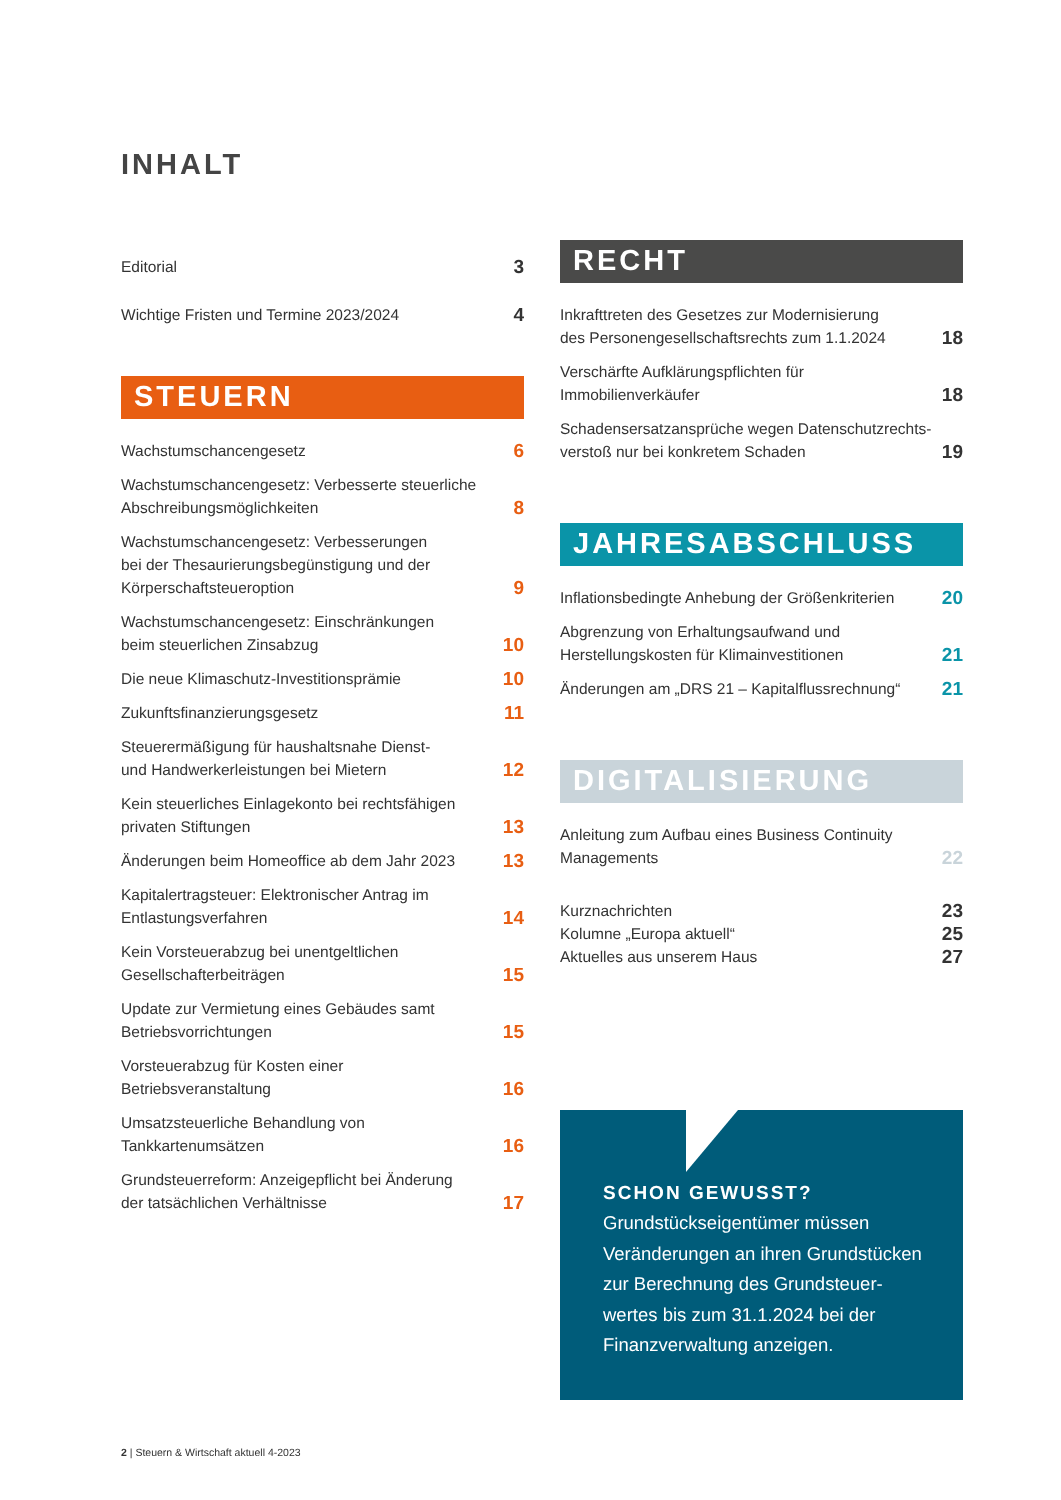INHALT
Editorial 3
Wichtige Fristen und Termine 2023/2024 4
STEUERN
Wachstumschancengesetz 6
Wachstumschancengesetz: Verbesserte steuerliche
Abschreibungsmöglichkeiten 8
Wachstumschancengesetz: Verbesserungen
bei der Thesaurierungsbegünstigung und der
Körperschaftsteueroption 9
Wachstumschancengesetz: Einschränkungen
beim steuerlichen Zinsabzug 10
Die neue Klimaschutz-Investitionsprämie 10
Zukunftsfinanzierungsgesetz 11
Steuerermäßigung für haushaltsnahe Dienst-
und Handwerkerleistungen bei Mietern 12
Kein steuerliches Einlagekonto bei rechtsfähigen
privaten Stiftungen 13
Änderungen beim Homeoffice ab dem Jahr 2023 13
Kapitalertragsteuer: Elektronischer Antrag im
Entlastungsverfahren 14
Kein Vorsteuerabzug bei unentgeltlichen
Gesellschafterbeiträgen 15
Update zur Vermietung eines Gebäudes samt
Betriebsvorrichtungen 15
Vorsteuerabzug für Kosten einer
Betriebsveranstaltung 16
Umsatzsteuerliche Behandlung von
Tankkartenumsätzen 16
Grundsteuerreform: Anzeigepflicht bei Änderung
der tatsächlichen Verhältnisse 17
RECHT
Inkrafttreten des Gesetzes zur Modernisierung
des Personengesellschaftsrechts zum 1.1.2024 18
Verschärfte Aufklärungspflichten für
Immobilienverkäufer 18
Schadensersatzansprüche wegen Datenschutzrechts-
verstoß nur bei konkretem Schaden 19
JAHRESABSCHLUSS
Inflationsbedingte Anhebung der Größenkriterien 20
Abgrenzung von Erhaltungsaufwand und
Herstellungskosten für Klimainvestitionen 21
Änderungen am „DRS 21 – Kapitalflussrechnung“21
DIGITALISIERUNG
Anleitung zum Aufbau eines Business Continuity
Managements 22
Kurznachrichten 23
Kolumne „Europa aktuell“25
Aktuelles aus unserem Haus 27
SCHON GEWUSST?
Grundstückseigentümer müssen Veränderungen an ihren Grundstücken zur Berechnung des Grundsteuer-wertes bis zum 31.1.2024 bei der Finanzverwaltung anzeigen.
2 | Steuern & Wirtschaft aktuell 4-2023